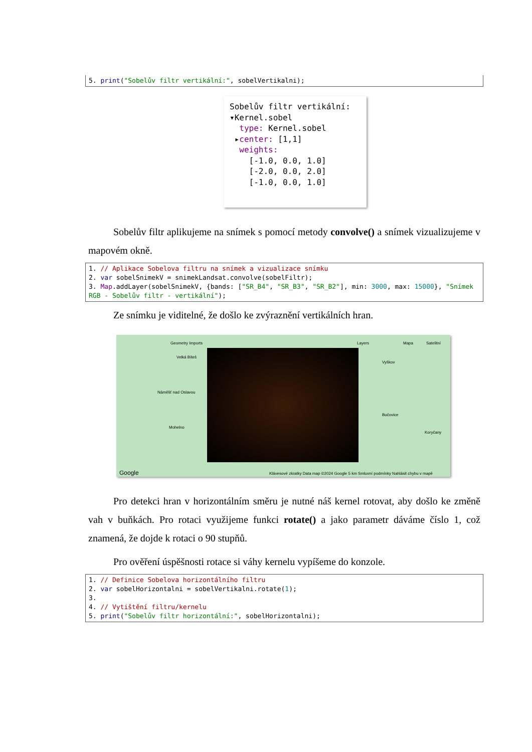5. print("Sobelův filtr vertikální:", sobelVertikalni);
Sobelův filtr vertikální: ▾Kernel.sobel type: Kernel.sobel ▸center: [1,1] weights: [-1.0, 0.0, 1.0] [-2.0, 0.0, 2.0] [-1.0, 0.0, 1.0]
Sobelův filtr aplikujeme na snímek s pomocí metody convolve() a snímek vizualizujeme v mapovém okně.
1. // Aplikace Sobelova filtru na snímek a vizualizace snímku 2. var sobelSnimekV = snimekLandsat.convolve(sobelFiltr); 3. Map.addLayer(sobelSnimekV, {bands: ["SR_B4", "SR_B3", "SR_B2"], min: 3000, max: 15000}, "Snímek RGB - Sobelův filtr - vertikální");
Ze snímku je viditelné, že došlo ke zvýraznění vertikálních hran.
Geometry Imports Layers Mapa Satelitní
Velká Bíteš
Náměšť nad Oslavou
Mohelno
Vyškov
Bučovice
Koryčany
Klávesové zkratky Data map ©2024 Google 5 km Smluvní podmínky Nahlásit chybu v mapě Google
Pro detekci hran v horizontálním směru je nutné náš kernel rotovat, aby došlo ke změně vah v buňkách. Pro rotaci využijeme funkci rotate() a jako parametr dáváme číslo 1, což znamená, že dojde k rotaci o 90 stupňů.
Pro ověření úspěšnosti rotace si váhy kernelu vypíšeme do konzole.
1. // Definice Sobelova horizontálního filtru 2. var sobelHorizontalni = sobelVertikalni.rotate(1); 3. 4. // Vytištění filtru/kernelu 5. print("Sobelův filtr horizontální:", sobelHorizontalni);